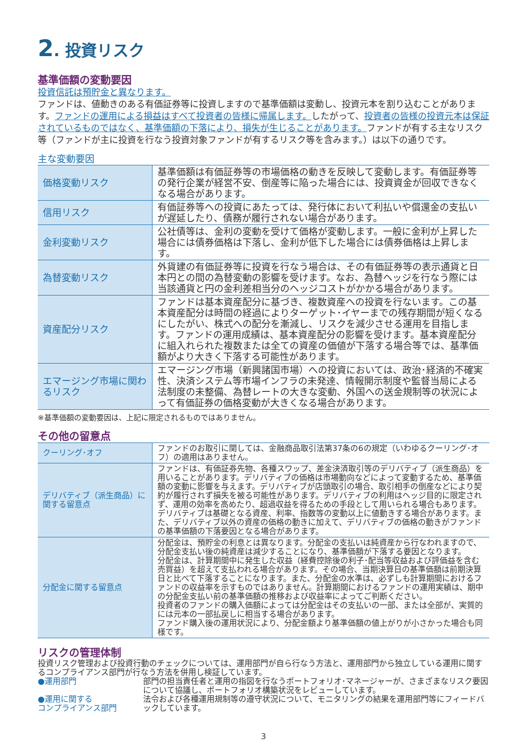2. 投資リスク
基準価額の変動要因
投資信託は預貯金と異なります。
ファンドは、値動きのある有価証券等に投資しますので基準価額は変動し、投資元本を割り込むことがあります。ファンドの運用による損益はすべて投資者の皆様に帰属します。したがって、投資者の皆様の投資元本は保証されているものではなく、基準価額の下落により、損失が生じることがあります。ファンドが有する主なリスク等（ファンドが主に投資を行なう投資対象ファンドが有するリスク等を含みます。）は以下の通りです。
主な変動要因
| 価格変動リスク | 基準価額は有価証券等の市場価格の動きを反映して変動します。有価証券等の発行企業が経営不安、倒産等に陥った場合には、投資資金が回収できなくなる場合があります。 |
| 信用リスク | 有価証券等への投資にあたっては、発行体において利払いや償還金の支払いが遅延したり、債務が履行されない場合があります。 |
| 金利変動リスク | 公社債等は、金利の変動を受けて価格が変動します。一般に金利が上昇した場合には債券価格は下落し、金利が低下した場合には債券価格は上昇します。 |
| 為替変動リスク | 外貨建の有価証券等に投資を行なう場合は、その有価証券等の表示通貨と日本円との間の為替変動の影響を受けます。なお、為替ヘッジを行なう際には当該通貨と円の金利差相当分のヘッジコストがかかる場合があります。 |
| 資産配分リスク | ファンドは基本資産配分に基づき、複数資産への投資を行ないます。この基本資産配分は時間の経過によりターゲット･イヤーまでの残存期間が短くなるにしたがい、株式への配分を漸減し、リスクを減少させる運用を目指します。ファンドの運用成績は、基本資産配分の影響を受けます。基本資産配分に組入れられた複数または全ての資産の価値が下落する場合等では、基準価額がより大きく下落する可能性があります。 |
| エマージング市場に関わるリスク | エマージング市場（新興諸国市場）への投資においては、政治･経済的不確実性、決済システム等市場インフラの未発達、情報開示制度や監督当局による法制度の未整備、為替レートの大きな変動、外国への送金規制等の状況によって有価証券の価格変動が大きくなる場合があります。 |
※基準価額の変動要因は、上記に限定されるものではありません。
その他の留意点
| クーリング･オフ | ファンドのお取引に関しては、金融商品取引法第37条の6の規定（いわゆるクーリング･オフ）の適用はありません。 |
| デリバティブ（派生商品）に関する留意点 | ファンドは、有価証券先物、各種スワップ、差金決済取引等のデリバティブ（派生商品）を用いることがあります。デリバティブの価格は市場動向などによって変動するため、基準価額の変動に影響を与えます。デリバティブが店頭取引の場合、取引相手の倒産などにより契約が履行されず損失を被る可能性があります。デリバティブの利用はヘッジ目的に限定されず、運用の効率を高めたり、超過収益を得るための手段として用いられる場合もあります。デリバティブは基礎となる資産、利率、指数等の変動以上に値動きする場合があります。また、デリバティブ以外の資産の価格の動きに加えて、デリバティブの価格の動きがファンドの基準価額の下落要因となる場合があります。 |
| 分配金に関する留意点 | 分配金は、預貯金の利息とは異なります。分配金の支払いは純資産から行なわれますので、分配金支払い後の純資産は減少することになり、基準価額が下落する要因となります。 分配金は、計算期間中に発生した収益（経費控除後の利子･配当等収益および評価益を含む売買益）を超えて支払われる場合があります。その場合、当期決算日の基準価額は前期決算日と比べて下落することになります。また、分配金の水準は、必ずしも計算期間におけるファンドの収益率を示すものではありません。計算期間におけるファンドの運用実績は、期中の分配金支払い前の基準価額の推移および収益率によってご判断ください。 投資者のファンドの購入価額によっては分配金はその支払いの一部、または全部が、実質的には元本の一部払戻しに相当する場合があります。 ファンド購入後の運用状況により、分配金額より基準価額の値上がりが小さかった場合も同様です。 |
リスクの管理体制
投資リスク管理および投資行動のチェックについては、運用部門が自ら行なう方法と、運用部門から独立している運用に関するコンプライアンス部門が行なう方法を併用し検証しています。
●運用部門 部門の担当責任者と運用の指図を行なうポートフォリオ･マネージャーが、さまざまなリスク要因について協議し、ポートフォリオ構築状況をレビューしています。
●運用に関する
コンプライアンス部門
法令および各種運用規制等の遵守状況について、モニタリングの結果を運用部門等にフィードバックしています。
3